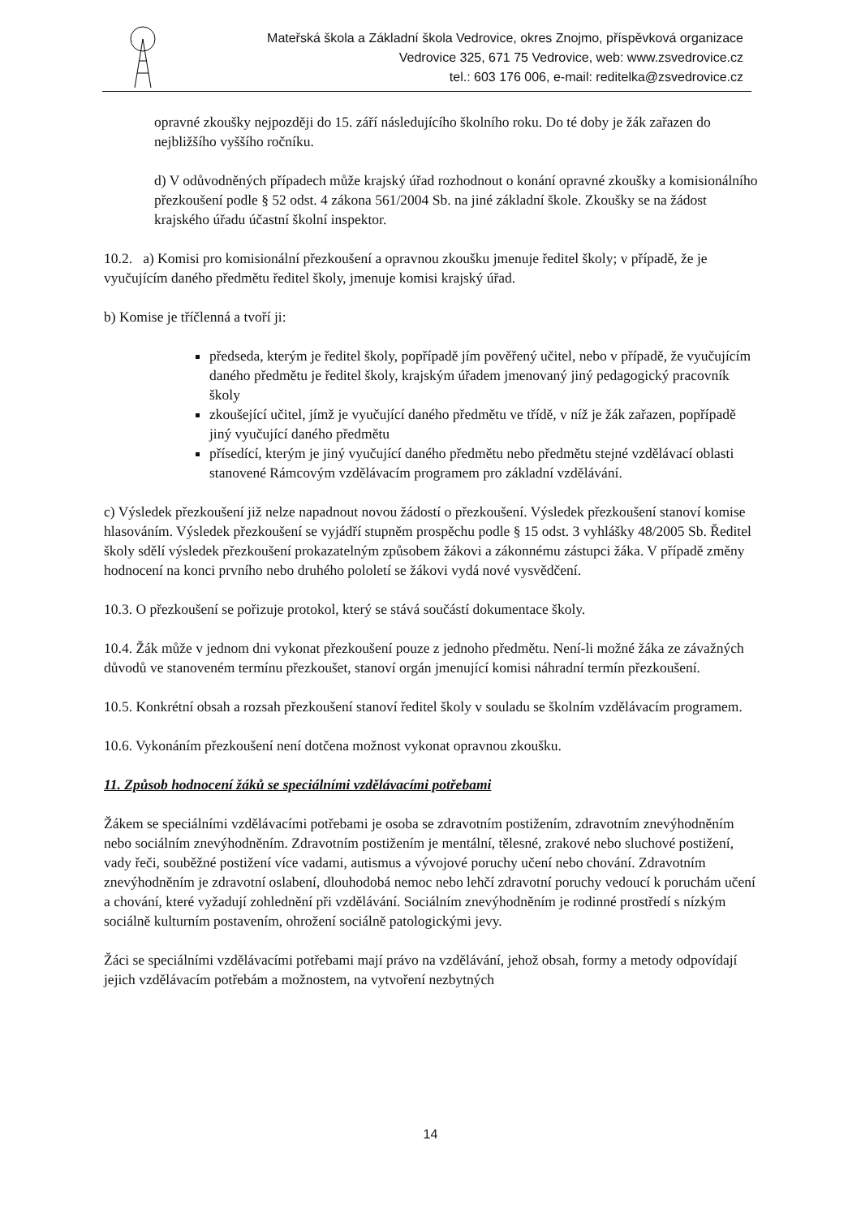Mateřská škola a Základní škola Vedrovice, okres Znojmo, příspěvková organizace
Vedrovice 325, 671 75 Vedrovice, web: www.zsvedrovice.cz
tel.: 603 176 006, e-mail: reditelka@zsvedrovice.cz
opravné zkoušky nejpozději do 15. září následujícího školního roku. Do té doby je žák zařazen do nejbližšího vyššího ročníku.
d) V odůvodněných případech může krajský úřad rozhodnout o konání opravné zkoušky a komisionálního přezkoušení podle § 52 odst. 4 zákona 561/2004 Sb. na jiné základní škole. Zkoušky se na žádost krajského úřadu účastní školní inspektor.
10.2. a) Komisi pro komisionální přezkoušení a opravnou zkoušku jmenuje ředitel školy; v případě, že je vyučujícím daného předmětu ředitel školy, jmenuje komisi krajský úřad.
b) Komise je tříčlenná a tvoří ji:
předseda, kterým je ředitel školy, popřípadě jím pověřený učitel, nebo v případě, že vyučujícím daného předmětu je ředitel školy, krajským úřadem jmenovaný jiný pedagogický pracovník školy
zkoušející učitel, jímž je vyučující daného předmětu ve třídě, v níž je žák zařazen, popřípadě jiný vyučující daného předmětu
přísedící, kterým je jiný vyučující daného předmětu nebo předmětu stejné vzdělávací oblasti stanovené Rámcovým vzdělávacím programem pro základní vzdělávání.
c) Výsledek přezkoušení již nelze napadnout novou žádostí o přezkoušení. Výsledek přezkoušení stanoví komise hlasováním. Výsledek přezkoušení se vyjádří stupněm prospěchu podle § 15 odst. 3 vyhlášky 48/2005 Sb. Ředitel školy sdělí výsledek přezkoušení prokazatelným způsobem žákovi a zákonnému zástupci žáka. V případě změny hodnocení na konci prvního nebo druhého pololetí se žákovi vydá nové vysvědčení.
10.3. O přezkoušení se pořizuje protokol, který se stává součástí dokumentace školy.
10.4. Žák může v jednom dni vykonat přezkoušení pouze z jednoho předmětu. Není-li možné žáka ze závažných důvodů ve stanoveném termínu přezkoušet, stanoví orgán jmenující komisi náhradní termín přezkoušení.
10.5. Konkrétní obsah a rozsah přezkoušení stanoví ředitel školy v souladu se školním vzdělávacím programem.
10.6. Vykonáním přezkoušení není dotčena možnost vykonat opravnou zkoušku.
11. Způsob hodnocení žáků se speciálními vzdělávacími potřebami
Žákem se speciálními vzdělávacími potřebami je osoba se zdravotním postižením, zdravotním znevýhodněním nebo sociálním znevýhodněním. Zdravotním postižením je mentální, tělesné, zrakové nebo sluchové postižení, vady řeči, souběžné postižení více vadami, autismus a vývojové poruchy učení nebo chování. Zdravotním znevýhodněním je zdravotní oslabení, dlouhodobá nemoc nebo lehčí zdravotní poruchy vedoucí k poruchám učení a chování, které vyžadují zohlednění při vzdělávání. Sociálním znevýhodněním je rodinné prostředí s nízkým sociálně kulturním postavením, ohrožení sociálně patologickými jevy.
Žáci se speciálními vzdělávacími potřebami mají právo na vzdělávání, jehož obsah, formy a metody odpovídají jejich vzdělávacím potřebám a možnostem, na vytvoření nezbytných
14